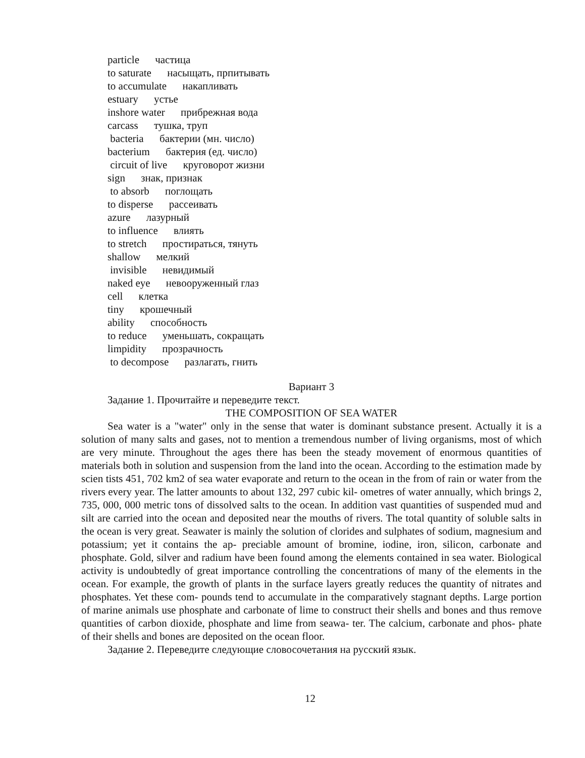particle частица
to saturate насыщать, прпитывать
to accumulate накапливать
estuary устье
inshore water прибрежная вода
carcass тушка, труп
bacteria бактерии (мн. число)
bacterium бактерия (ед. число)
circuit of live круговорот жизни
sign знак, признак
to absorb поглощать
to disperse рассеивать
azure лазурный
to influence влиять
to stretch простираться, тянуть
shallow мелкий
invisible невидимый
naked eye невооруженный глаз
cell клетка
tiny крошечный
ability способность
to reduce уменьшать, сокращать
limpidity прозрачность
to decompose разлагать, гнить
Вариант 3
Задание 1. Прочитайте и переведите текст.
THE COMPOSITION OF SEA WATER
Sea water is a "water" only in the sense that water is dominant substance present. Actually it is a solution of many salts and gases, not to mention a tremendous number of living organisms, most of which are very minute. Throughout the ages there has been the steady movement of enormous quantities of materials both in solution and suspension from the land into the ocean. According to the estimation made by scien tists 451, 702 km2 of sea water evaporate and return to the ocean in the from of rain or water from the rivers every year. The latter amounts to about 132, 297 cubic kil- ometres of water annually, which brings 2, 735, 000, 000 metric tons of dissolved salts to the ocean. In addition vast quantities of suspended mud and silt are carried into the ocean and deposited near the mouths of rivers. The total quantity of soluble salts in the ocean is very great. Seawater is mainly the solution of clorides and sulphates of sodium, magnesium and potassium; yet it contains the ap- preciable amount of bromine, iodine, iron, silicon, carbonate and phosphate. Gold, silver and radium have been found among the elements contained in sea water. Biological activity is undoubtedly of great importance controlling the concentrations of many of the elements in the ocean. For example, the growth of plants in the surface layers greatly reduces the quantity of nitrates and phosphates. Yet these com- pounds tend to accumulate in the comparatively stagnant depths. Large portion of marine animals use phosphate and carbonate of lime to construct their shells and bones and thus remove quantities of carbon dioxide, phosphate and lime from seawa- ter. The calcium, carbonate and phos- phate of their shells and bones are deposited on the ocean floor.
Задание 2. Переведите следующие словосочетания на русский язык.
12